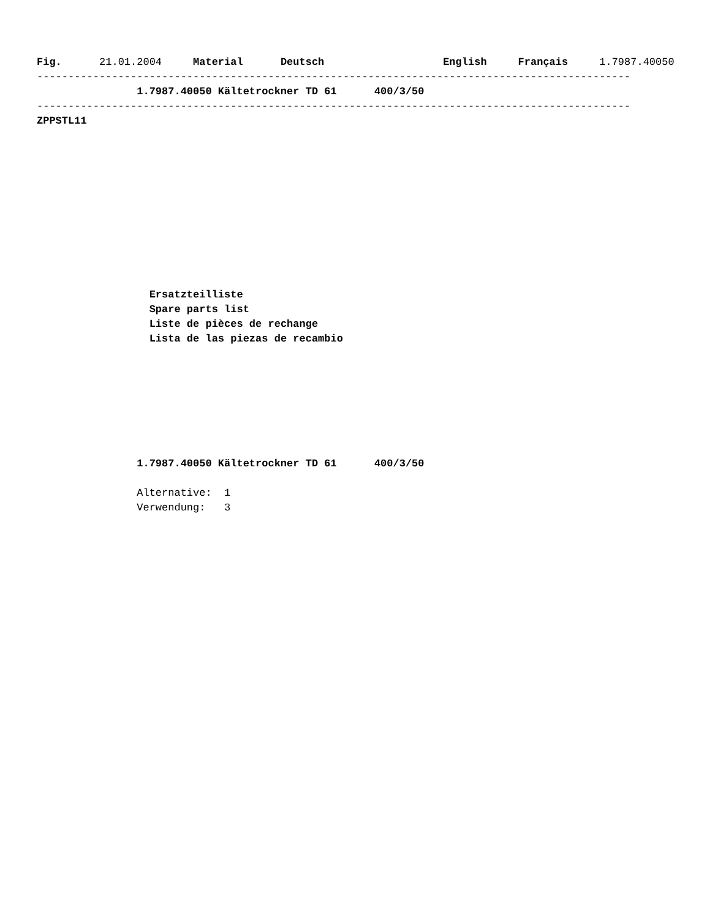Fig.      21.01.2004     Material      Deutsch                   English     Français     1.7987.40050
-----------------------------------------------------------------------------------------------
                1.7987.40050 Kältetrockner TD 61      400/3/50
-----------------------------------------------------------------------------------------------
ZPPSTL11
                  Ersatzteilliste
                  Spare parts list
                  Liste de pièces de rechange
                  Lista de las piezas de recambio
                1.7987.40050 Kältetrockner TD 61      400/3/50

                Alternative:  1
                Verwendung:   3